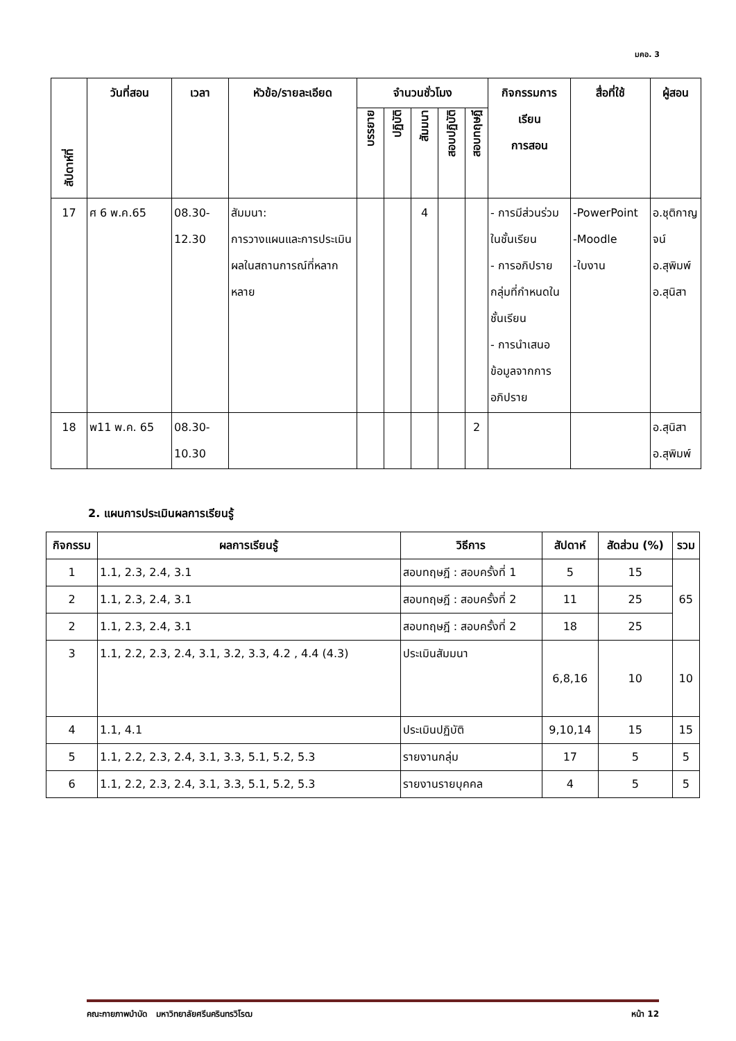มคอ. 3
| สัปดาห์ที่ | วันที่สอน | เวลา | หัวข้อ/รายละเอียด | จำนวนชั่วโมง | | | | | กิจกรรมการ เรียน การสอน | สื่อที่ใช้ | ผู้สอน |
| --- | --- | --- | --- | --- | --- | --- | --- | --- | --- | --- | --- |
| | | | | บรรยาย | ปฏิบัติ | สัมมนา | สอบปฏิบัติ | สอบทฤษฎี | | | |
| 17 | ศ 6 พ.ค.65 | 08.30- 12.30 | สัมมนา: การวางแผนและการประเมินผลในสถานการณ์ที่หลากหลาย | | | 4 | | | - การมีส่วนร่วมในชั้นเรียน - การอภิปรายกลุ่มที่กำหนดในชั้นเรียน - การนำเสนอข้อมูลจากการอภิปราย | -PowerPoint -Moodle -ใบงาน | อ.ชุติกาญจน์ อ.สุพิมพ์ อ.สุนิสา |
| 18 | พ11 พ.ค. 65 | 08.30- 10.30 | | | | | | 2 | | | อ.สุนิสา อ.สุพิมพ์ |
2. แผนการประเมินผลการเรียนรู้
| กิจกรรม | ผลการเรียนรู้ | วิธีการ | สัปดาห์ | สัดส่วน (%) | รวม |
| --- | --- | --- | --- | --- | --- |
| 1 | 1.1, 2.3, 2.4, 3.1 | สอบทฤษฎี : สอบครั้งที่ 1 | 5 | 15 | 65 |
| 2 | 1.1, 2.3, 2.4, 3.1 | สอบทฤษฎี : สอบครั้งที่ 2 | 11 | 25 | |
| 2 | 1.1, 2.3, 2.4, 3.1 | สอบทฤษฎี : สอบครั้งที่ 2 | 18 | 25 | |
| 3 | 1.1, 2.2, 2.3, 2.4, 3.1, 3.2, 3.3, 4.2 , 4.4 (4.3) | ประเมินสัมมนา | 6,8,16 | 10 | 10 |
| 4 | 1.1, 4.1 | ประเมินปฏิบัติ | 9,10,14 | 15 | 15 |
| 5 | 1.1, 2.2, 2.3, 2.4, 3.1, 3.3, 5.1, 5.2, 5.3 | รายงานกลุ่ม | 17 | 5 | 5 |
| 6 | 1.1, 2.2, 2.3, 2.4, 3.1, 3.3, 5.1, 5.2, 5.3 | รายงานรายบุคคล | 4 | 5 | 5 |
คณะกายภาพบำบัด มหาวิทยาลัยศรีนครินทรวิโรฒ หน้า 12